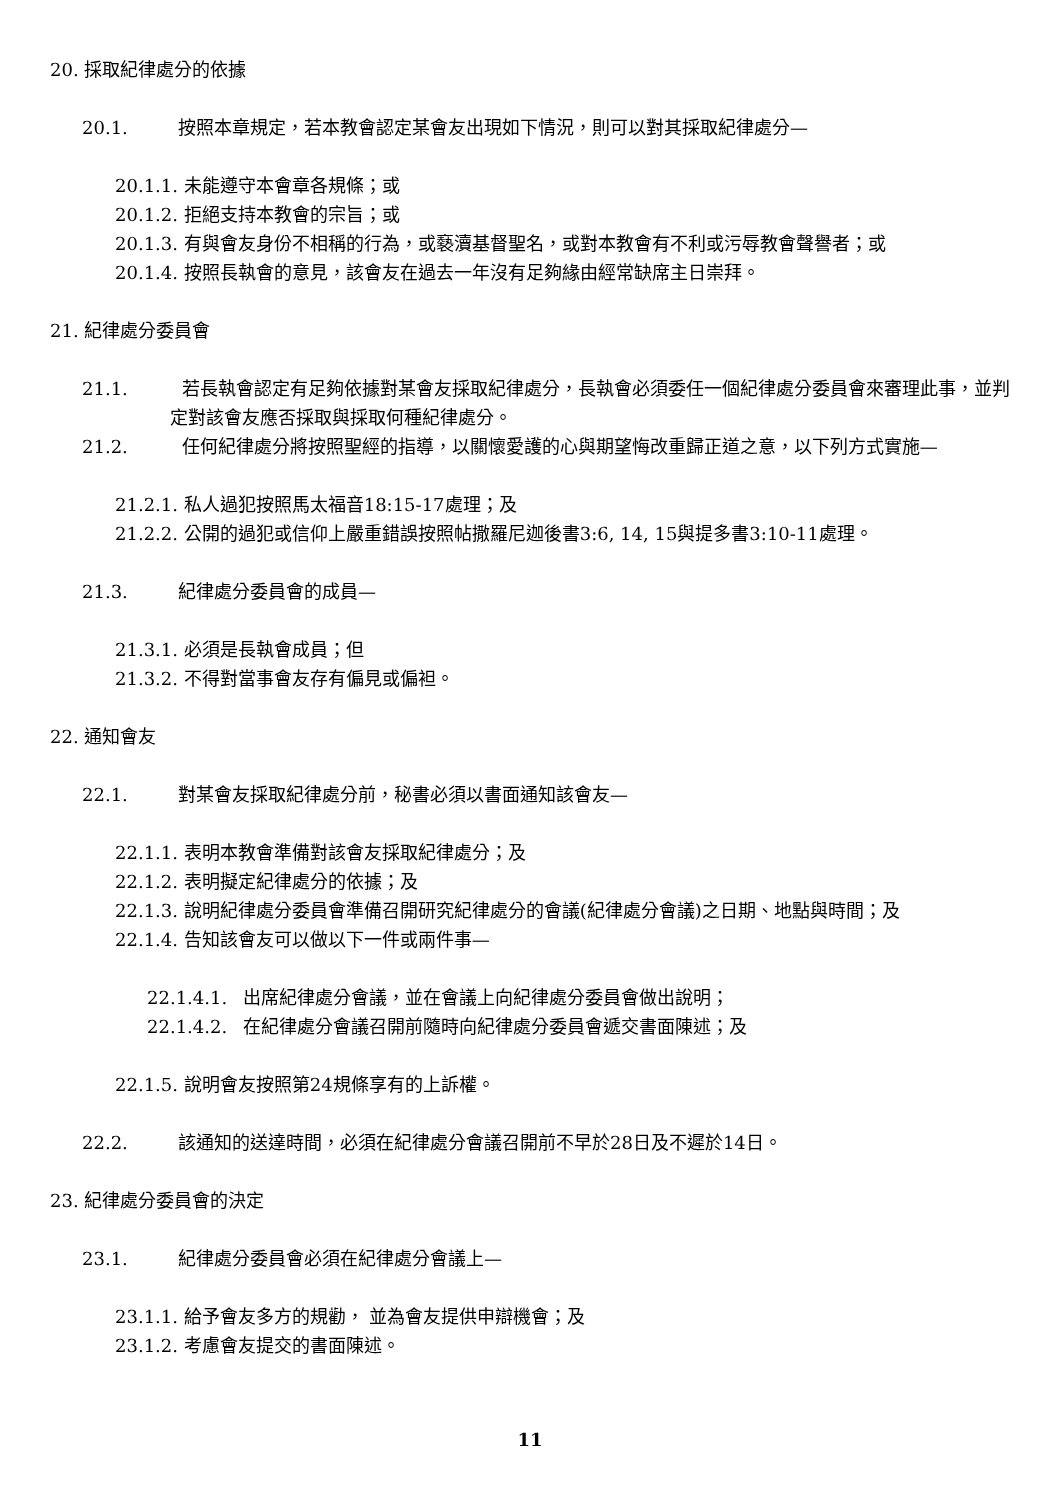20. 採取紀律處分的依據
20.1. 按照本章規定，若本教會認定某會友出現如下情況，則可以對其採取紀律處分—
20.1.1. 未能遵守本會章各規條；或
20.1.2. 拒絕支持本教會的宗旨；或
20.1.3. 有與會友身份不相稱的行為，或褻瀆基督聖名，或對本教會有不利或污辱教會聲譽者；或
20.1.4. 按照長執會的意見，該會友在過去一年沒有足夠緣由經常缺席主日崇拜。
21. 紀律處分委員會
21.1.　　　若長執會認定有足夠依據對某會友採取紀律處分，長執會必須委任一個紀律處分委員會來審理此事，並判定對該會友應否採取與採取何種紀律處分。
21.2.　　　任何紀律處分將按照聖經的指導，以關懷愛護的心與期望悔改重歸正道之意，以下列方式實施—
21.2.1. 私人過犯按照馬太福音18:15-17處理；及
21.2.2. 公開的過犯或信仰上嚴重錯誤按照帖撒羅尼迦後書3:6, 14, 15與提多書3:10-11處理。
21.3. 紀律處分委員會的成員—
21.3.1. 必須是長執會成員；但
21.3.2. 不得對當事會友存有偏見或偏袒。
22. 通知會友
22.1. 對某會友採取紀律處分前，秘書必須以書面通知該會友—
22.1.1. 表明本教會準備對該會友採取紀律處分；及
22.1.2. 表明擬定紀律處分的依據；及
22.1.3. 說明紀律處分委員會準備召開研究紀律處分的會議(紀律處分會議)之日期、地點與時間；及
22.1.4. 告知該會友可以做以下一件或兩件事—
22.1.4.1. 出席紀律處分會議，並在會議上向紀律處分委員會做出說明；
22.1.4.2. 在紀律處分會議召開前隨時向紀律處分委員會遞交書面陳述；及
22.1.5. 說明會友按照第24規條享有的上訴權。
22.2. 該通知的送達時間，必須在紀律處分會議召開前不早於28日及不遲於14日。
23. 紀律處分委員會的決定
23.1. 紀律處分委員會必須在紀律處分會議上—
23.1.1. 給予會友多方的規勸， 並為會友提供申辯機會；及
23.1.2. 考慮會友提交的書面陳述。
11